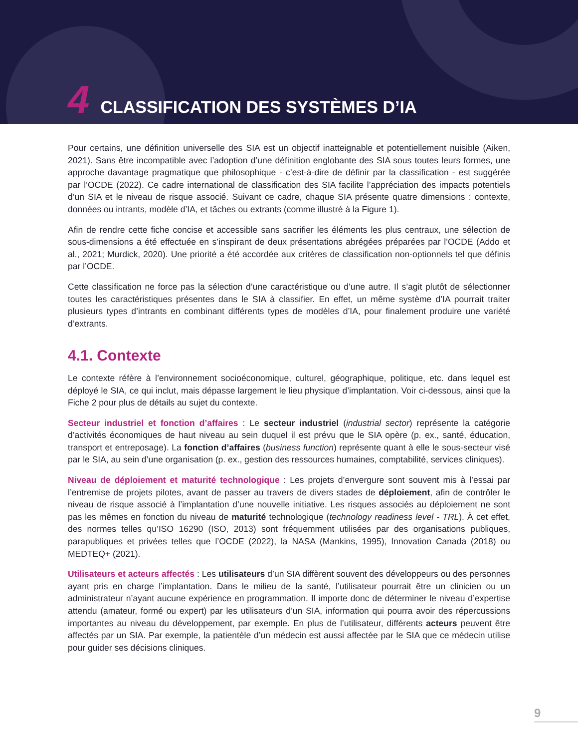4 CLASSIFICATION DES SYSTÈMES D’IA
Pour certains, une définition universelle des SIA est un objectif inatteignable et potentiellement nuisible (Aiken, 2021). Sans être incompatible avec l’adoption d’une définition englobante des SIA sous toutes leurs formes, une approche davantage pragmatique que philosophique - c’est-à-dire de définir par la classification - est suggérée par l’OCDE (2022). Ce cadre international de classification des SIA facilite l’appréciation des impacts potentiels d’un SIA et le niveau de risque associé. Suivant ce cadre, chaque SIA présente quatre dimensions : contexte, données ou intrants, modèle d’IA, et tâches ou extrants (comme illustré à la Figure 1).
Afin de rendre cette fiche concise et accessible sans sacrifier les éléments les plus centraux, une sélection de sous-dimensions a été effectuée en s’inspirant de deux présentations abrégées préparées par l’OCDE (Addo et al., 2021; Murdick, 2020). Une priorité a été accordée aux critères de classification non-optionnels tel que définis par l’OCDE.
Cette classification ne force pas la sélection d’une caractéristique ou d’une autre. Il s’agit plutôt de sélectionner toutes les caractéristiques présentes dans le SIA à classifier. En effet, un même système d’IA pourrait traiter plusieurs types d’intrants en combinant différents types de modèles d’IA, pour finalement produire une variété d’extrants.
4.1. Contexte
Le contexte réfère à l’environnement socioéconomique, culturel, géographique, politique, etc. dans lequel est déployé le SIA, ce qui inclut, mais dépasse largement le lieu physique d’implantation. Voir ci-dessous, ainsi que la Fiche 2 pour plus de détails au sujet du contexte.
Secteur industriel et fonction d’affaires : Le secteur industriel (industrial sector) représente la catégorie d’activités économiques de haut niveau au sein duquel il est prévu que le SIA opère (p. ex., santé, éducation, transport et entreposage). La fonction d’affaires (business function) représente quant à elle le sous-secteur visé par le SIA, au sein d’une organisation (p. ex., gestion des ressources humaines, comptabilité, services cliniques).
Niveau de déploiement et maturité technologique : Les projets d’envergure sont souvent mis à l’essai par l’entremise de projets pilotes, avant de passer au travers de divers stades de déploiement, afin de contrôler le niveau de risque associé à l’implantation d’une nouvelle initiative. Les risques associés au déploiement ne sont pas les mêmes en fonction du niveau de maturité technologique (technology readiness level - TRL). À cet effet, des normes telles qu’ISO 16290 (ISO, 2013) sont fréquemment utilisées par des organisations publiques, parapubliques et privées telles que l’OCDE (2022), la NASA (Mankins, 1995), Innovation Canada (2018) ou MEDTEQ+ (2021).
Utilisateurs et acteurs affectés : Les utilisateurs d’un SIA diffèrent souvent des développeurs ou des personnes ayant pris en charge l’implantation. Dans le milieu de la santé, l’utilisateur pourrait être un clinicien ou un administrateur n’ayant aucune expérience en programmation. Il importe donc de déterminer le niveau d’expertise attendu (amateur, formé ou expert) par les utilisateurs d’un SIA, information qui pourra avoir des répercussions importantes au niveau du développement, par exemple. En plus de l’utilisateur, différents acteurs peuvent être affectés par un SIA. Par exemple, la patientèle d’un médecin est aussi affectée par le SIA que ce médecin utilise pour guider ses décisions cliniques.
9